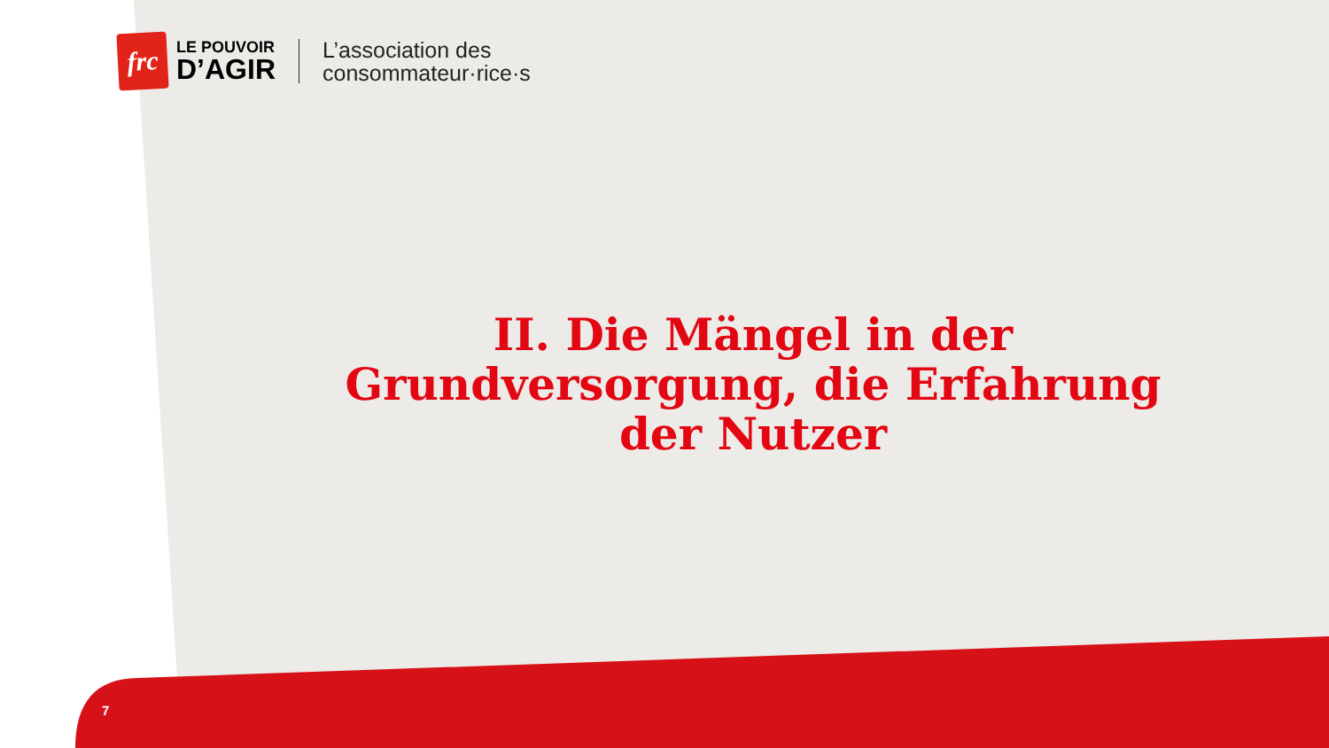frc
LE POUVOIR
D’AGIR
L’association des
consommateur·rice·s
II. Die Mängel in der Grundversorgung, die Erfahrung der Nutzer
7